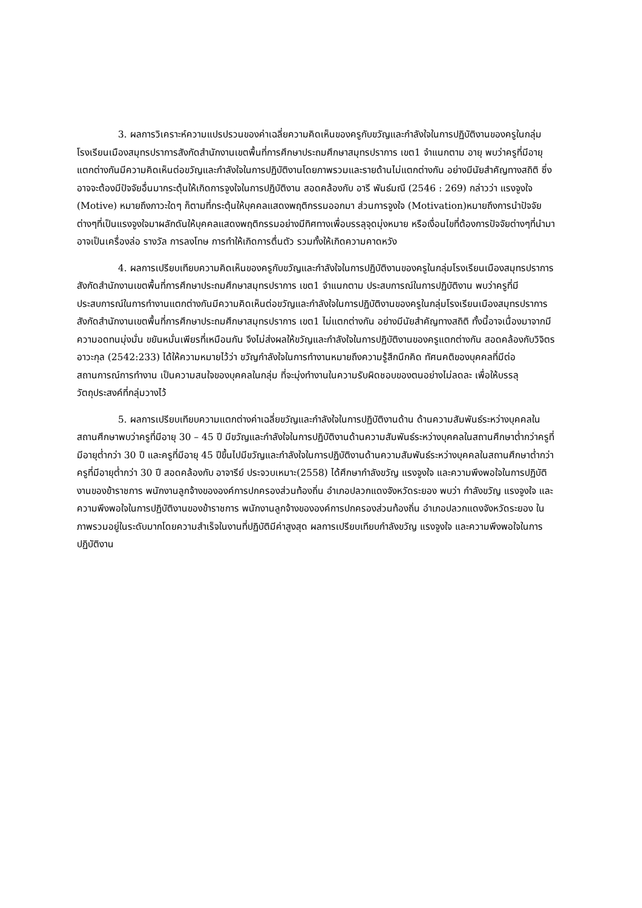3. ผลการวิเคราะห์ความแปรปรวนของค่าเฉลี่ยความคิดเห็นของครูกับขวัญและกำลังใจในการปฏิบัติงานของครูในกลุ่มโรงเรียนเมืองสมุทรปราการสังกัดสำนักงานเขตพื้นที่การศึกษาประถมศึกษาสมุทรปราการ เขต1 จำแนกตาม อายุ พบว่าครูที่มีอายุแตกต่างกันมีความคิดเห็นต่อขวัญและกำลังใจในการปฏิบัติงานโดยภาพรวมและรายด้านไม่แตกต่างกัน อย่างมีนัยสำคัญทางสถิติ ซึ่งอาจจะต้องมีปัจจัยอื่นมากระตุ้นให้เกิดการจูงใจในการปฏิบัติงาน สอดคล้องกับ อารี พันธ์มณี (2546 : 269) กล่าวว่า แรงจูงใจ (Motive) หมายถึงภาวะใดๆ ก็ตามที่กระตุ้นให้บุคคลแสดงพฤติกรรมออกมา ส่วนการจูงใจ (Motivation)หมายถึงการนำปัจจัยต่างๆที่เป็นแรงจูงใจมาผลักดันให้บุคคลแสดงพฤติกรรมอย่างมีทิศทางเพื่อบรรลุจุดมุ่งหมาย หรือเงื่อนไขที่ต้องการปัจจัยต่างๆที่นำมาอาจเป็นเครื่องล่อ รางวัล การลงโทษ การทำให้เกิดการตื่นตัว รวมทั้งให้เกิดความคาดหวัง
4. ผลการเปรียบเทียบความคิดเห็นของครูกับขวัญและกำลังใจในการปฏิบัติงานของครูในกลุ่มโรงเรียนเมืองสมุทรปราการสังกัดสำนักงานเขตพื้นที่การศึกษาประถมศึกษาสมุทรปราการ เขต1 จำแนกตาม ประสบการณ์ในการปฏิบัติงาน พบว่าครูที่มีประสบการณ์ในการทำงานแตกต่างกันมีความคิดเห็นต่อขวัญและกำลังใจในการปฏิบัติงานของครูในกลุ่มโรงเรียนเมืองสมุทรปราการสังกัดสำนักงานเขตพื้นที่การศึกษาประถมศึกษาสมุทรปราการ เขต1 ไม่แตกต่างกัน อย่างมีนัยสำคัญทางสถิติ ทั้งนี้อาจเนื่องมาจากมีความอดทนมุ่งมั่น ขยันหมั่นเพียรที่เหมือนกัน จึงไม่ส่งผลให้ขวัญและกำลังใจในการปฏิบัติงานของครูแตกต่างกัน สอดคล้องกับวิจิตร อาวะกุล (2542:233) ได้ให้ความหมายไว้ว่า ขวัญกำลังใจในการทำงานหมายถึงความรู้สึกนึกคิด ทัศนคติของบุคคลที่มีต่อสถานการณ์การทำงาน เป็นความสนใจของบุคคลในกลุ่ม ที่จะมุ่งทำงานในความรับผิดชอบของตนอย่างไม่ลดละ เพื่อให้บรรลุวัตถุประสงค์ที่กลุ่มวางไว้
5. ผลการเปรียบเทียบความแตกต่างค่าเฉลี่ยขวัญและกำลังใจในการปฏิบัติงานด้าน ด้านความสัมพันธ์ระหว่างบุคคลในสถานศึกษาพบว่าครูที่มีอายุ 30 – 45 ปี มีขวัญและกำลังใจในการปฏิบัติงานด้านความสัมพันธ์ระหว่างบุคคลในสถานศึกษาต่ำกว่าครูที่มีอายุต่ำกว่า 30 ปี และครูที่มีอายุ 45 ปีขึ้นไปมีขวัญและกำลังใจในการปฏิบัติงานด้านความสัมพันธ์ระหว่างบุคคลในสถานศึกษาต่ำกว่าครูที่มีอายุต่ำกว่า 30 ปี สอดคล้องกับ อาจารีย์ ประจวบเหมาะ(2558) ได้ศึกษากำลังขวัญ แรงจูงใจ และความพึงพอใจในการปฏิบัติงานของข้าราชการ พนักงานลูกจ้างขององค์การปกครองส่วนท้องถิ่น อำเภอปลวกแดงจังหวัดระยอง พบว่า กำลังขวัญ แรงจูงใจ และความพึงพอใจในการปฏิบัติงานของข้าราชการ พนักงานลูกจ้างขององค์การปกครองส่วนท้องถิ่น อำเภอปลวกแดงจังหวัดระยอง ในภาพรวมอยู่ในระดับมากโดยความสำเร็จในงานที่ปฏิบัติมีค่าสูงสุด ผลการเปรียบเทียบกำลังขวัญ แรงจูงใจ และความพึงพอใจในการปฏิบัติงาน